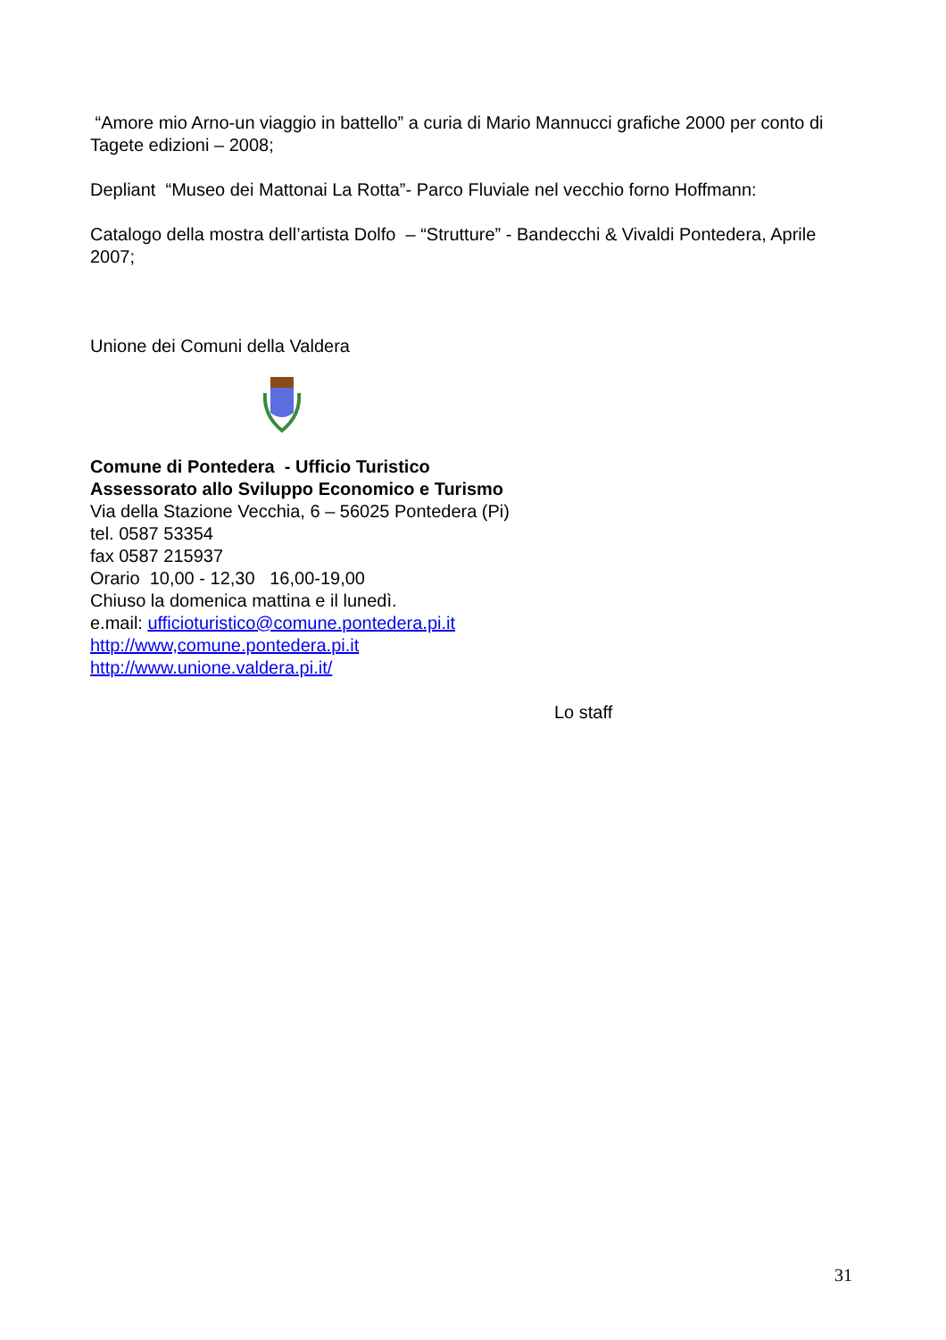“Amore mio Arno-un viaggio in battello” a curia di Mario Mannucci grafiche 2000 per conto di Tagete edizioni – 2008;
Depliant “Museo dei Mattonai La Rotta”- Parco Fluviale nel vecchio forno Hoffmann:
Catalogo della mostra dell’artista Dolfo – “Strutture” - Bandecchi & Vivaldi Pontedera, Aprile 2007;
Unione dei Comuni della Valdera
Comune di Pontedera - Ufficio Turistico
Assessorato allo Sviluppo Economico e Turismo
Via della Stazione Vecchia, 6 – 56025 Pontedera (Pi)
tel. 0587 53354
fax 0587 215937
Orario 10,00 - 12,30 16,00-19,00
Chiuso la domenica mattina e il lunedì.
e.mail: ufficioturistico@comune.pontedera.pi.it
http://www,comune.pontedera.pi.it
http://www.unione.valdera.pi.it/
Lo staff
31